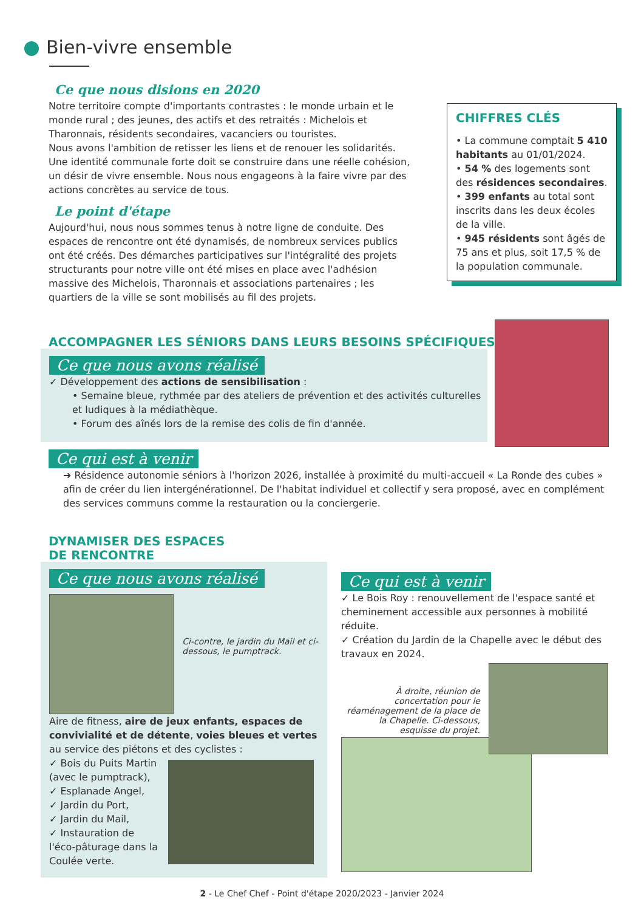Bien-vivre ensemble
Ce que nous disions en 2020
Notre territoire compte d'importants contrastes : le monde urbain et le monde rural ; des jeunes, des actifs et des retraités : Michelois et Tharonnais, résidents secondaires, vacanciers ou touristes.
Nous avons l'ambition de retisser les liens et de renouer les solidarités. Une identité communale forte doit se construire dans une réelle cohésion, un désir de vivre ensemble. Nous nous engageons à la faire vivre par des actions concrètes au service de tous.
Le point d'étape
Aujourd'hui, nous nous sommes tenus à notre ligne de conduite. Des espaces de rencontre ont été dynamisés, de nombreux services publics ont été créés. Des démarches participatives sur l'intégralité des projets structurants pour notre ville ont été mises en place avec l'adhésion massive des Michelois, Tharonnais et associations partenaires ; les quartiers de la ville se sont mobilisés au fil des projets.
CHIFFRES CLÉS
• La commune comptait 5 410 habitants au 01/01/2024.
• 54 % des logements sont des résidences secondaires.
• 399 enfants au total sont inscrits dans les deux écoles de la ville.
• 945 résidents sont âgés de 75 ans et plus, soit 17,5 % de la population communale.
ACCOMPAGNER LES SÉNIORS DANS LEURS BESOINS SPÉCIFIQUES
Ce que nous avons réalisé
✓ Développement des actions de sensibilisation :
• Semaine bleue, rythmée par des ateliers de prévention et des activités culturelles et ludiques à la médiathèque.
• Forum des aînés lors de la remise des colis de fin d'année.
Ce qui est à venir
➜ Résidence autonomie séniors à l'horizon 2026, installée à proximité du multi-accueil « La Ronde des cubes » afin de créer du lien intergénérationnel. De l'habitat individuel et collectif y sera proposé, avec en complément des services communs comme la restauration ou la conciergerie.
DYNAMISER DES ESPACES
DE RENCONTRE
Ce que nous avons réalisé
Ci-contre, le jardin du Mail et ci-dessous, le pumptrack.
Aire de fitness, aire de jeux enfants, espaces de convivialité et de détente, voies bleues et vertes au service des piétons et des cyclistes :
✓ Bois du Puits Martin (avec le pumptrack),
✓ Esplanade Angel,
✓ Jardin du Port,
✓ Jardin du Mail,
✓ Instauration de l'éco-pâturage dans la Coulée verte.
Ce qui est à venir
✓ Le Bois Roy : renouvellement de l'espace santé et cheminement accessible aux personnes à mobilité réduite.
✓ Création du Jardin de la Chapelle avec le début des travaux en 2024.
À droite, réunion de concertation pour le réaménagement de la place de la Chapelle. Ci-dessous, esquisse du projet.
2 - Le Chef Chef - Point d'étape 2020/2023 - Janvier 2024